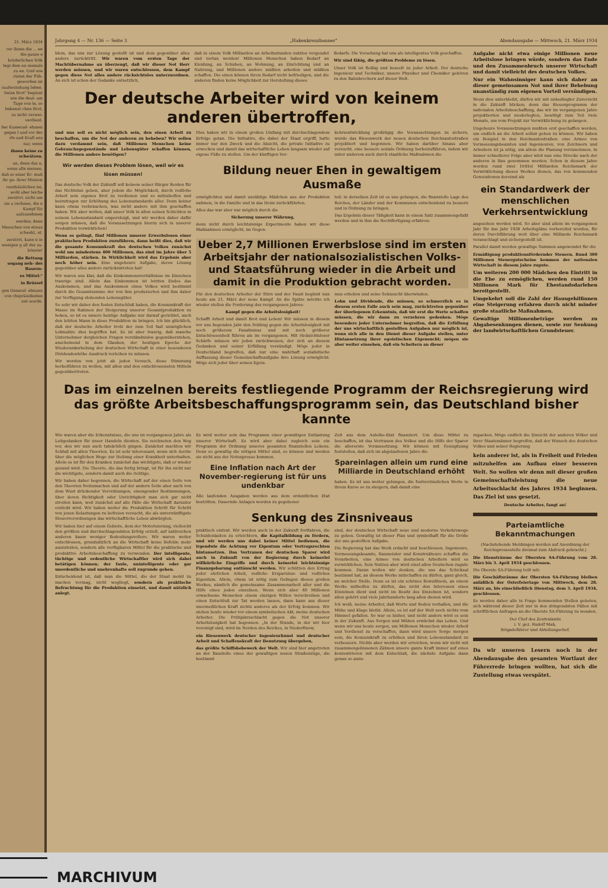21. März 1934
rer ihnen die ... en die ganze e brüderlichen Volk legt dem en niemals zu en. Und wie rüstet der Füh- geworden im rauferstehung leben. Seine Brot" beginnt wie die deut- am Tage von te, so bekennt chen Brot, zu nicht verwei- verdient.
her Kamerad- ehmen gegen l und vor der rfe und Kraft ens nur, wenn
ihnen keine zu schwätzen.
un, denn das n, wenn alle meinen, daß er einer Er- muß ihr ge- ihrer Mission
rundsätzlichen tei, wohl aber leiche zerstört. nicht um sie u rechnen, die n Kampf für aufzunehmen
werden; denn Menschen von etwas schenkt, nt.
zerstört, kann n in wenigen g all der zu- könnte!
die Rettung usgang neh- des Bauern-
es Mittel-"
in Brüssel
gen General- elmann von chspräsidenten nnt wurde.
Jahrgang 4 — Nr. 136 — Seite 3 „Hakenkreuzbanner" Abendausgabe — Mittwoch, 21. März 1934
blem, das uns zur Lösung gestellt ist und dem gegenüber alles andere zurücktritt. Wir waren vom ersten Tage der Machtübernahme an überzeugt, daß wir dieser Not Herr werden müssen, und wir waren entschlossen, dem Kampf gegen diese Not alles andere rücksichtslos unterzuordnen. An sich ist schon der Gedanke entsetzlich,
daß in einem Volk Milliarden an Arbeitsstunden nutzlos vergeudet und vertan werden! Millionen Menschen haben Bedarf an Kleidung, an Schuhen, an Wohnung, an Einrichtung und an Nahrung, und Millionen andere müßten arbeiten und müßten schaffen. Die einen können ihren Bedarf nicht befriedigen, und die anderen finden keine Möglichkeit zur Herstellung dieses
Bedarfs. Die Vorsehung hat uns als intelligentes Volk geschaffen.
Wir sind fähig, die größten Probleme zu lösen.
Unser Volk ist fleißig und beseelt zu jeder Arbeit. Der deutsche Ingenieur und Techniker, unsere Physiker und Chemiker gehören zu den Bahnbrechern auf dieser Welt.
Der deutsche Arbeiter wird von keinem anderen übertroffen,
und uns soll es nicht möglich sein, den einen Arbeit zu beschaffen, um die Not der anderen zu beheben? Wir sollen dazu verdammt sein, daß Millionen Menschen keine Gebrauchsgegenstände und Lebensgüter schaffen können, die Millionen andere benötigen?
Wir werden dieses Problem lösen, weil wir es lösen müssen!
Das deutsche Volk der Zukunft soll keinem seiner Bürger Renten für das Nichtstun geben, aber jedem die Möglichkeit, durch redliche Arbeit sein eigenes Brot zu verdienen und so mitzuhelfen und beizutragen zur Erhöhung des Lebensstandards aller. Denn keiner kann etwas verbrauchen, was nicht andere mit ihm geschaffen haben. Wir aber wollen, daß unser Volk in allen seinen Schichten in seinem Lebensstandard emporsteigt, und wir werden daher dafür sorgen müssen, daß die Voraussetzungen hierzu sich in unserer Produktion verwirklichen!
Wenn es gelingt, fünf Millionen unserer Erwerbslosen einer praktischen Produktion zuzuführen, dann heißt dies, daß wir die gesamte Konsumkraft des deutschen Volkes zunächst wohl um mindestens 400 Millionen, das sind im Jahre über 5 Milliarden, stärken. In Wirklichkeit wird das Ergebnis aber noch höher sein. Eine ungeheure Aufgabe, deren Lösung gegenüber alles andere zurückzutreten hat!
Wir waren uns klar, daß die Einkommensverhältnisse im Einzelnen traurige sind. Allein das Einkommen ist letzten Endes das Auskommen, und das Auskommen eines Volkes wird bestimmt durch die Gesamtsumme der von ihm produzierten und ihm daher zur Verfügung stehenden Lebensgüter.
So sehr wir daher den festen Entschluß haben, die Konsumkraft der Masse im Rahmen der Steigerung unserer Gesamtproduktion zu heben, so ist es unsere heutige Aufgabe nur darauf gerichtet, auch den letzten Mann in diese Produktion zu bringen. Ich bin glücklich, daß der deutsche Arbeiter trotz der zum Teil fast unmöglichen Lohnsätze dies begriffen hat. Es ist aber traurig, daß manche Unternehmer dergleichen Fragen verständnislos gegenüberstehen, anscheinend in dem Glauben, der heutigen Epoche der Wiederankurbelung der deutschen Wirtschaft in einer besonderen Dividendenhöhe Ausdruck verleihen zu müssen.
Wir werden von jetzt ab jeden Versuch, diese Stimmung herbeiführen zu wollen, mit allen und den entschlossensten Mitteln gegenübertreten.
Dies haben wir in einem großen Umfang mit durchschlagendem Erfolge getan. Die Initiative, die dabei der Staat ergriff, hatte immer nur den Zweck und die Absicht, die private Initiative zu erwecken und damit das wirtschaftliche Leben langsam wieder auf eigene Füße zu stellen. Um der künftigen Ver-
kehrsentwicklung großzügig die Voraussetzungen zu sichern, wurde das Riesenwerk der neuen deutschen Reichsautostraßen projektiert und begonnen. Wir haben darüber hinaus aber versucht, eine bessere soziale Ordnung herbeizuführen, indem wir unter anderem auch durch staatliche Maßnahmen die
Bildung neuer Ehen in gewaltigem Ausmaße
ermöglichten und damit unzählige Mädchen aus der Produktion nahmen, in die Familie und in das Heim zurückführten.
Alles das war aber nur möglich durch die
Sicherung unserer Währung,
denn nicht durch leichtsinnige Experimente haben wir diese Maßnahmen ermöglicht, im Gegen-
teil: in derselben Zeit ist es uns gelungen, die finanzielle Lage des Reiches, der Länder und der Kommunen entscheidend zu bessern und in Ordnung zu bringen.
Das Ergebnis dieser Tätigkeit kann in einem Satz zusammengefaßt werden und in ihm die Rechtfertigung erfahren:
Ueber 2,7 Millionen Erwerbslose sind im ersten Arbeitsjahr der nationalsozialistischen Volks- und Staatsführung wieder in die Arbeit und damit in die Produktion gebracht worden.
Für den deutschen Arbeiter der Stirn und der Faust beginnt nun heute am 21. März der neue Kampf. An die Spitze möchte ich wieder stellen die Forderung des vergangenen Jahres:
Kampf gegen die Arbeitslosigkeit!
Schafft Arbeit und damit Brot und Leben! Wir müssen in diesem vor uns liegenden Jahr den Feldzug gegen die Arbeitslosigkeit mit noch größerem Fanatismus und mit noch größerer Entschlossenheit führen als im vergangenen. Mit rücksichtsloser Schärfe müssen wir jeden zurückweisen, der sich an diesem Gedanken und seiner Erfüllung versündigt. Möge jeder in Deutschland begreifen, daß nur eine wahrhaft sozialistische Auffassung dieser Gemeinschaftsaufgabe ihre Lösung ermöglicht. Möge sich jeder über seinen Egois-
mus erheben und seine Sehnsucht überwinden.
Lohn und Dividende, die müssen, so schmerzlich es in diesem ersten Falle auch sein mag, zurücktreten gegenüber der überlegenen Erkenntnis, daß wir erst die Werte schaffen müssen, die wir dann zu verzehren gedenken. Möge besonders jeder Unternehmer begreifen, daß die Erfüllung der uns wirtschaftlich gestellten Aufgaben nur möglich ist, wenn sich alle in den Dienst dieser Aufgabe stellen, unter Hintansetzung ihrer egoistischen Eigensucht; mögen sie aber weiter einsehen, daß ein Scheitern an dieser
Aufgabe nicht etwa einige Millionen neue Arbeitslose bringen würde, sondern das Ende und den Zusammenbruch unserer Wirtschaft und damit vielleicht des deutschen Volkes.
Nur ein Wahnsinniger kann sich daher an dieser gemeinsamen Not und ihrer Behebung unanständig zum eigenen Vorteil versündigen.
Wenn dies unterbleibt, dürfen wir mit unbedingter Zuversicht in die Zukunft blicken; denn das Riesenprogramm der nationalen Arbeitsbeschaffung, das wir im vergangenen Jahre projektierten und niederlegten, benötigt zum Teil viele Monate, um vom Projekt zur Verwirklichung zu gelangen.
Ungeheure Voraussetzungen mußten erst geschaffen werden, um endlich an die Arbeit selbst gehen zu können. Wir haben ein Beispiel in den Reichsautostraßen: eine Armee von Vermessungsbeamten und Ingenieuren, von Zeichnern und Arbeitern ist ja nötig, um allein die Planung vorzunehmen. In immer schnellerer Folge aber wird nun eine Strecke nach der anderen in Bau genommen werden. Schon in diesem Jahre werden rund zwei Drittel Milliarden Reichsmark der Verwirklichung dieses Werkes dienen, das von kommenden Generationen dereinst als
ein Standardwerk der menschlichen Verkehrsentwicklung
angesehen werden wird. So aber sind allein im vergangenen Jahr für das Jahr 1934 Arbeitspläne vorbereitet worden, für deren Durchführung weit über eine Milliarde Reichsmark veranschlagt und sichergestellt ist.
Parallel damit werden gewaltige Summen angewendet für die
Ermäßigung produktionsfördernder Steuern. Rund 300 Millionen Steuergutscheine kommen der nationalen Wirtschaft in diesem Jahre zugute.
Um weiteren 200 000 Mädchen den Eintritt in die Ehe zu ermöglichen, werden rund 150 Millionen Mark für Ehestandsdarlehen bereitgestellt.
Umgekehrt soll die Zahl der Hausgehilfinnen eine Steigerung erfahren durch nicht minder große staatliche Maßnahmen.
Gewaltige Millionenbeträge werden zu Abgabesenkungen dienen, sowie zur Senkung der landwirtschaftlichen Grundsteuer.
Das im einzelnen bereits festliegende Programm der Reichsregierung wird das größte Arbeitsbeschaffungsprogramm sein, das Deutschland bisher kannte
Wie waren aber die Erkenntnisse, die uns im vergangenen Jahre als Leitgedanken für unser Handeln dienten. Sie zeichneten den Weg vor, den wir nun auch tatsächlich gingen. Zunächst machten wir Schluß mit allen Theorien. Es ist sehr interessant, wenn sich Aerzte über die möglichen Wege zur Heilung einer Krankheit unterhalten. Allein es ist für den Kranken zunächst das wichtigste, daß er wieder gesund wird. Die Theorie, die das fertig bringt, ist für ihn nicht nur die wichtigste, sondern damit auch die richtige.
Wir haben daher begonnen, die Wirtschaft auf der einen Seite von den Theorien freizumachen und auf der andern Seite aber auch von dem Wust drückender Verordnungen, einengender Bestimmungen, über deren Richtigkeit oder Unrichtigkeit man sich gar nicht streiten kann, weil zunächst auf alle Fälle die Wirtschaft darunter erstickt wird. Wir haben weiter die Produktion Schritt für Schritt von jenen Belastungen zu befreien versucht, die als unvernünftigste Steuerverordnungen das wirtschaftliche Leben abwürgten.
Wir haben hier auf einem Gebiete, dem der Motorisierung, vielleicht den größten und durchschlagendsten Erfolg erzielt, auf zahlreichen anderen kaum weniger Bedeutungsvollere. Wir waren weiter entschlossen, grundsätzlich an die Wirtschaft keine Befehle mehr auszuteilen, sondern alle verfügbaren Mittel für die praktische und produktive Arbeitsbeschaffung zu verwenden. Der intelligente, tüchtige und ordentliche Wirtschaftler wird sich dabei betätigen können; der faule, unintelligente oder gar unordentliche und unehrenhafte soll zugrunde gehen.
Entscheidend ist, daß man die Mittel, die der Staat mobil zu machen vermag, nicht wegliegt, sondern als praktische Befruchtung für die Produktion einsetzt, und damit nützlich anlegt.
Es wird weiter sein das Programm einer gewaltigen Entlastung unserer Wirtschaft. Es wird aber dabei zugleich sein ein Programm der Ordnung unseres gesamten finanziellen Lebens. Denn so gewaltig die nötigen Mittel sind, so können und werden sie nicht aus der Notenpresse kommen.
Eine Inflation nach Art der November-regierung ist für uns undenkbar
Alle laufenden Ausgaben werden aus dem ordentlichen Etat bestritten. Dauernde Anlagen werden zu gegebener
Zeit aus dem Anleihe-Etat finanziert. Um diese Mittel zu beschaffen, ist das Vertrauen des Volkes und die Hilfe der Sparer die allererste Voraussetzung. Wir können mit Genugtuung feststellen, daß sich im abgelaufenen Jahre die
Spareinlagen allein um rund eine Milliarde in Deutschland erhöht
haben. Es ist uns weiter gelungen, die festverzinslichen Werte in ihrem Kurse so zu steigern, daß damit eine
Senkung des Zinsniveaus
praktisch eintrat. Wir werden auch in der Zukunft fortfahren, die Schuldenlasten zu erleichtern, die Kapitalbildung zu fördern, und wir werden uns dabei keiner Mittel bedienen, die irgendwie die Achtung vor Eigentum oder Vertragsrechten hintansetzen. Das Vertrauen der deutschen Sparer wird auch in Zukunft von der Regierung durch keinerlei willkürliche Eingriffe und durch keinerlei leichtsinnige Finanzgebarung enttäuscht werden. Wir schützen den Ertrag jeder ehrlichen Arbeit, redliche Ersparnisse und redliches Eigentum. Allein, etwas ist nötig zum Gelingen dieses großen Werkes, nämlich die gemeinsame Zusammenarbeit aller und die Hilfe eines jeden einzelnen. Wenn sich aber 40 Millionen erwachsene Menschen einem einzigen Willen verschreiben und einen Entschluß zur Tat werden lassen, dann kann aus dieser unermeßlichen Kraft nichts anderes als der Erfolg kommen. Wir stehen heute wieder vor einem symbolischen Akt, meine deutschen Arbeiter. Die Frühjahrsschlacht gegen die Not unserer Arbeitslosigkeit hat begonnen. „In der Stunde, in der wir hier vereinigt sind, wird im Norden des Reiches, in Niederfinow,
ein Riesenwerk deutscher Ingenieurkunst und deutscher Arbeit und Schaffenskraft der Benutzung übergeben,
das größte Schiffshebewerk der Welt. Wir sind hier angetreten an der Baustelle eines der gewaltigen neuen Straßenzüge, die bestimmt
sind, der deutschen Wirtschaft neue und moderne Verkehrswege zu geben. Gewaltig ist dieser Plan und symbolhaft für die Größe der uns gestellten Aufgabe.
Die Regierung hat das Werk erdacht und beschlossen. Ingenieure, Vermessungsbeamte, Baumeister und Konstrukteure schaffen die Vorarbeiten, eine Armee von deutschen Arbeitern wird es verwirklichen. Sein Nutzen aber wird einst allen Deutschen zugute kommen. Daran wollen wir denken, die uns das Schicksal bestimmt hat, an diesem Werke mitschaffen zu dürfen, ganz gleich, an welcher Stelle. Denn es ist ein schönes Bewußtsein, an einem Werke mitheifen zu dürfen, das nicht den Interessen eines Einzelnen dient und nicht im Besitz des Einzelnen ist, sondern allen gehört und viele Jahrhunderte lang allen dienen wird.
Ich weiß, meine Arbeiter, daß Worte und Reden verhallen, und die Mühe und Klage bleibt. Allein, es ist auf der Welt noch nichts vom Himmel gefallen. So war es bisher, und nicht anders wird es sein in der Zukunft. Aus Sorgen und Mühen erwächst das Leben. Und wenn wir uns heute sorgen, um Millionen Menschen wieder Arbeit und Verdienst zu verschaffen, dann wird unsere Sorge morgen sein, die Konsumkraft zu erhöhen und ihren Lebensstandard zu verbessern. Nichts aber werden wir erreichen, wenn wir nicht mit zusammengebissenen Zähnen unsere ganze Kraft immer auf eines konzentrieren mit dem Entschluß, die nächste Aufgabe dann genau so anzu-
zupacken. Möge endlich die Einsicht der anderen Völker und ihrer Staatsmänner begreifen, daß der Wunsch des deutschen Volkes und seiner Regierung
kein anderer ist, als in Freiheit und Frieden mitzuhelfen am Aufbau einer besseren Welt. So wollen wir denn mit dieser großen Gemeinschaftsleistung die neue Arbeitsschlacht des Jahres 1934 beginnen. Das Ziel ist uns gesetzt.
Deutsche Arbeiter, fangt an!
Parteiamtliche Bekanntmachungen
(Nachstehende Meldungen werden auf Anordnung der Reichspressestelle dreimal zum Abdruck gebracht.)
Die Diensträume der Obersten SA-Führung vom 28. März bis 3. April 1934 geschlossen.
Die Oberste SA-Führung teilt mit:
Die Geschäftsräume der Obersten SA-Führung bleiben anläßlich der Osterfeiertage von Mittwoch, dem 28. März an, bis einschließlich Dienstag, dem 3. April 1934, geschlossen.
Es werden daher alle in Frage kommenden Stellen gebeten, sich während dieser Zeit nur in den dringendsten Fällen mit schriftlichen Anfragen an die Oberste SA-Führung zu wenden.
Der Chef des Zentralamts
i. V. gez. Rudolf Mab,
Brigadeführer und Abteilungschef.
Da wir unseren Lesern noch in der Abendausgabe den gesamten Wortlaut der Führerrede bringen wollten, hat sich die Zustellung etwas verspätet.
MARCHIVUM